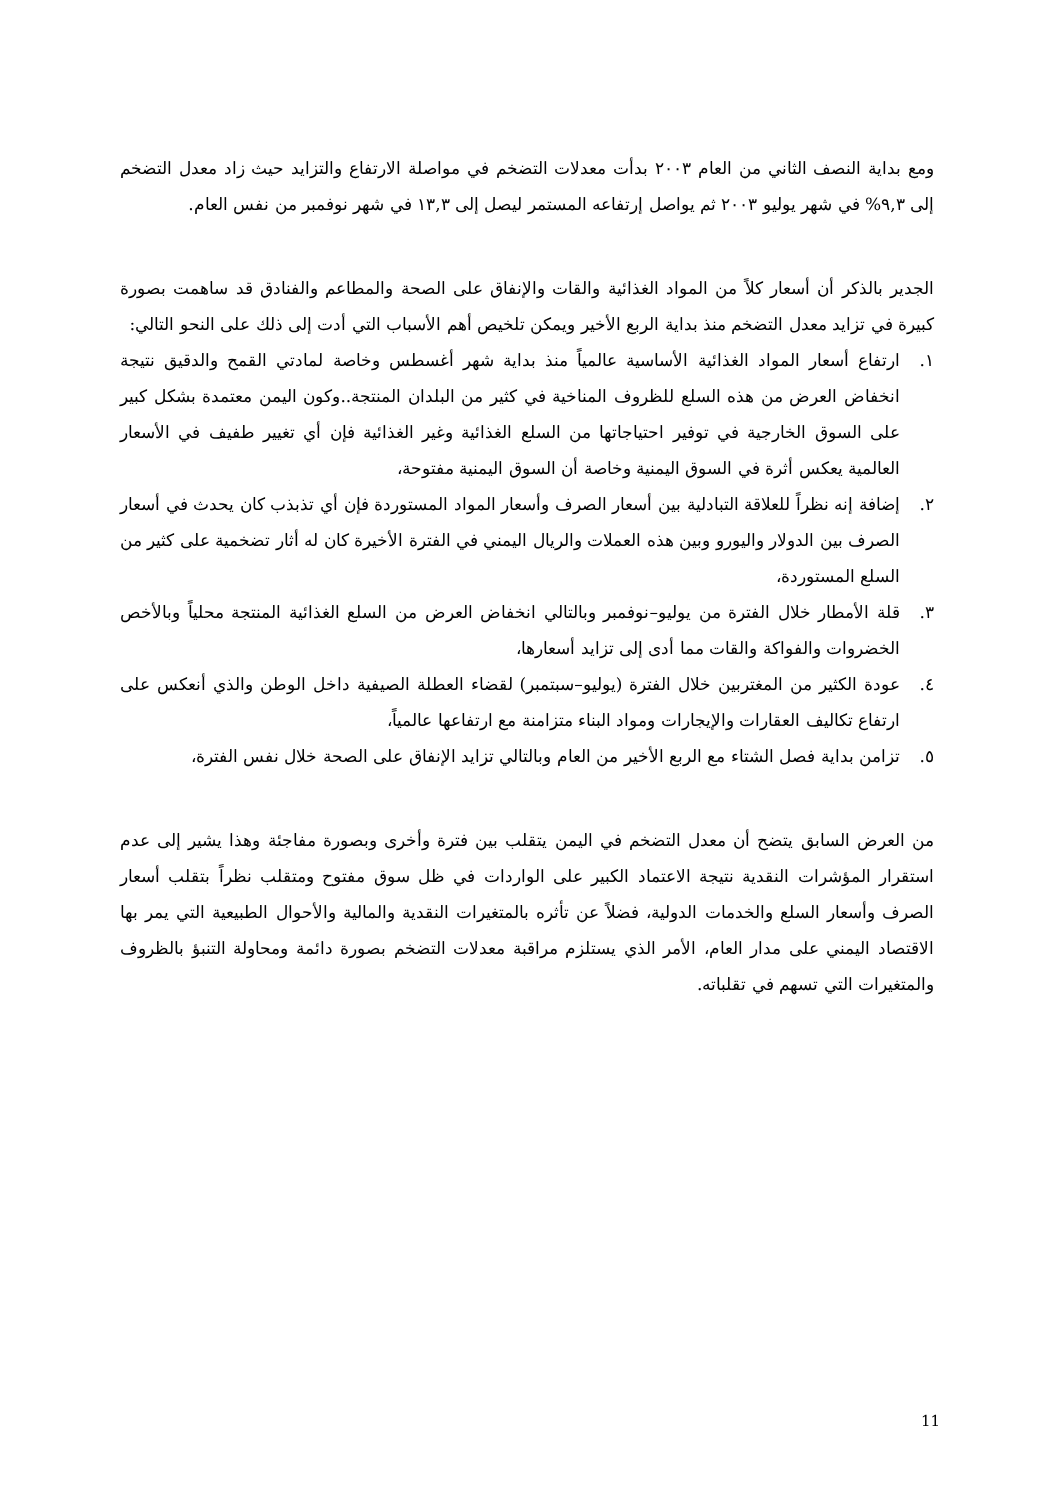ومع بداية النصف الثاني من العام ٢٠٠٣ بدأت معدلات التضخم في مواصلة الارتفاع والتزايد حيث زاد معدل التضخم إلى ٩,٣% في شهر يوليو ٢٠٠٣ ثم يواصل إرتفاعه المستمر ليصل إلى ١٣,٣ في شهر نوفمبر من نفس العام.
الجدير بالذكر أن أسعار كلاً من المواد الغذائية والقات والإنفاق على الصحة والمطاعم والفنادق قد ساهمت بصورة كبيرة في تزايد معدل التضخم منذ بداية الربع الأخير ويمكن تلخيص أهم الأسباب التي أدت إلى ذلك على النحو التالي:
١. ارتفاع أسعار المواد الغذائية الأساسية عالمياً منذ بداية شهر أغسطس وخاصة لمادتي القمح والدقيق نتيجة انخفاض العرض من هذه السلع للظروف المناخية في كثير من البلدان المنتجة..وكون اليمن معتمدة بشكل كبير على السوق الخارجية في توفير احتياجاتها من السلع الغذائية وغير الغذائية فإن أي تغيير طفيف في الأسعار العالمية يعكس أثرة في السوق اليمنية وخاصة أن السوق اليمنية مفتوحة،
٢. إضافة إنه نظراً للعلاقة التبادلية بين أسعار الصرف وأسعار المواد المستوردة فإن أي تذبذب كان يحدث في أسعار الصرف بين الدولار واليورو وبين هذه العملات والريال اليمني في الفترة الأخيرة كان له أثار تضخمية على كثير من السلع المستوردة،
٣. قلة الأمطار خلال الفترة من يوليو–نوفمبر وبالتالي انخفاض العرض من السلع الغذائية المنتجة محلياً وبالأخص الخضروات والفواكة والقات مما أدى إلى تزايد أسعارها،
٤. عودة الكثير من المغتربين خلال الفترة (يوليو–سبتمبر) لقضاء العطلة الصيفية داخل الوطن والذي أنعكس على ارتفاع تكاليف العقارات والإيجارات ومواد البناء متزامنة مع ارتفاعها عالمياً،
٥. تزامن بداية فصل الشتاء مع الربع الأخير من العام وبالتالي تزايد الإنفاق على الصحة خلال نفس الفترة،
من العرض السابق يتضح أن معدل التضخم في اليمن يتقلب بين فترة وأخرى وبصورة مفاجئة وهذا يشير إلى عدم استقرار المؤشرات النقدية نتيجة الاعتماد الكبير على الواردات في ظل سوق مفتوح ومتقلب نظراً بتقلب أسعار الصرف وأسعار السلع والخدمات الدولية، فضلاً عن تأثره بالمتغيرات النقدية والمالية والأحوال الطبيعية التي يمر بها الاقتصاد اليمني على مدار العام، الأمر الذي يستلزم مراقبة معدلات التضخم بصورة دائمة ومحاولة التنبؤ بالظروف والمتغيرات التي تسهم في تقلباته.
11